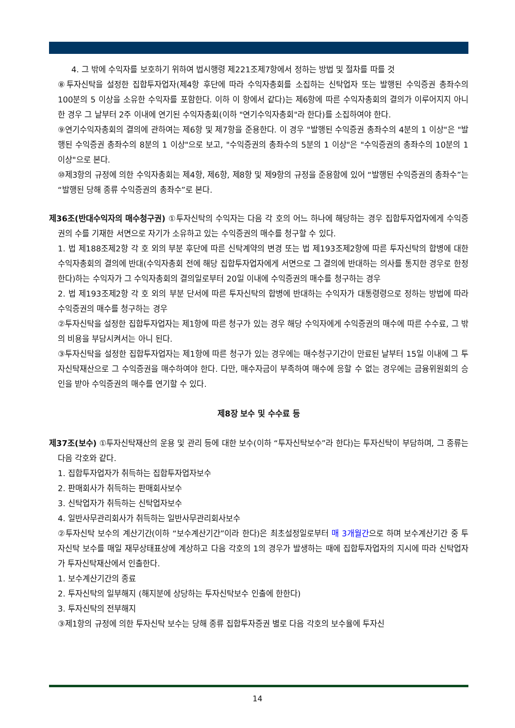4. 그 밖에 수익자를 보호하기 위하여 법시행령 제221조제7항에서 정하는 방법 및 절차를 따를 것
⑧투자신탁을 설정한 집합투자업자(제4항 후단에 따라 수익자총회를 소집하는 신탁업자 또는 발행된 수익증권 총좌수의 100분의 5 이상을 소유한 수익자를 포함한다. 이하 이 항에서 같다)는 제6항에 따른 수익자총회의 결의가 이루어지지 아니한 경우 그 날부터 2주 이내에 연기된 수익자총회(이하 "연기수익자총회"라 한다)를 소집하여야 한다.
⑨연기수익자총회의 결의에 관하여는 제6항 및 제7항을 준용한다. 이 경우 "발행된 수익증권 총좌수의 4분의 1 이상"은 "발행된 수익증권 총좌수의 8분의 1 이상"으로 보고, "수익증권의 총좌수의 5분의 1 이상"은 "수익증권의 총좌수의 10분의 1 이상"으로 본다.
⑩제3항의 규정에 의한 수익자총회는 제4항, 제6항, 제8항 및 제9항의 규정을 준용함에 있어 “발행된 수익증권의 총좌수”는 “발행된 당해 종류 수익증권의 총좌수”로 본다.
제36조(반대수익자의 매수청구권) ①투자신탁의 수익자는 다음 각 호의 어느 하나에 해당하는 경우 집합투자업자에게 수익증권의 수를 기재한 서면으로 자기가 소유하고 있는 수익증권의 매수를 청구할 수 있다.
1. 법 제188조제2항 각 호 외의 부분 후단에 따른 신탁계약의 변경 또는 법 제193조제2항에 따른 투자신탁의 합병에 대한 수익자총회의 결의에 반대(수익자총회 전에 해당 집합투자업자에게 서면으로 그 결의에 반대하는 의사를 통지한 경우로 한정한다)하는 수익자가 그 수익자총회의 결의일로부터 20일 이내에 수익증권의 매수를 청구하는 경우
2. 법 제193조제2항 각 호 외의 부분 단서에 따른 투자신탁의 합병에 반대하는 수익자가 대통령령으로 정하는 방법에 따라 수익증권의 매수를 청구하는 경우
②투자신탁을 설정한 집합투자업자는 제1항에 따른 청구가 있는 경우 해당 수익자에게 수익증권의 매수에 따른 수수료, 그 밖의 비용을 부담시켜서는 아니 된다.
③투자신탁을 설정한 집합투자업자는 제1항에 따른 청구가 있는 경우에는 매수청구기간이 만료된 날부터 15일 이내에 그 투자신탁재산으로 그 수익증권을 매수하여야 한다. 다만, 매수자금이 부족하여 매수에 응할 수 없는 경우에는 금융위원회의 승인을 받아 수익증권의 매수를 연기할 수 있다.
제8장 보수 및 수수료 등
제37조(보수) ①투자신탁재산의 운용 및 관리 등에 대한 보수(이하 “투자신탁보수”라 한다)는 투자신탁이 부담하며, 그 종류는 다음 각호와 같다.
1. 집합투자업자가 취득하는 집합투자업자보수
2. 판매회사가 취득하는 판매회사보수
3. 신탁업자가 취득하는 신탁업자보수
4. 일반사무관리회사가 취득하는 일반사무관리회사보수
②투자신탁 보수의 계산기간(이하 “보수계산기간”이라 한다)은 최초설정일로부터 매 3개월간으로 하며 보수계산기간 중 투자신탁 보수를 매일 재무상태표상에 계상하고 다음 각호의 1의 경우가 발생하는 때에 집합투자업자의 지시에 따라 신탁업자가 투자신탁재산에서 인출한다.
1. 보수계산기간의 종료
2. 투자신탁의 일부해지 (해지분에 상당하는 투자신탁보수 인출에 한한다)
3. 투자신탁의 전부해지
③제1항의 규정에 의한 투자신탁 보수는 당해 종류 집합투자증권 별로 다음 각호의 보수율에 투자신
14